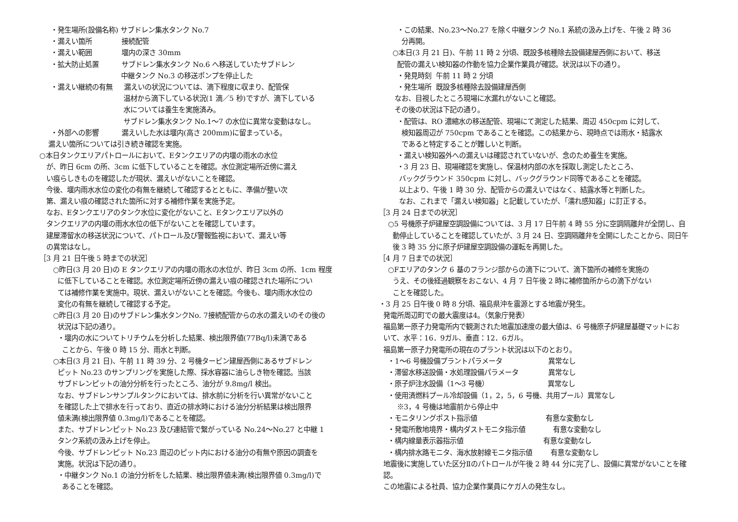・発生場所(設備名称) サブドレン集水タンク No.7
・漏えい箇所 接続配管
・漏えい範囲 堰内の深さ 30mm
・拡大防止処置 サブドレン集水タンク No.6 へ移送していたサブドレン
中継タンク No.3 の移送ポンプを停止した
・漏えい継続の有無 漏えいの状況については、滴下程度に収まり、配管保
温材から滴下している状況(1 滴／5 秒)ですが、滴下している
水については養生を実施済み。
サブドレン集水タンク No.1～7 の水位に異常な変動はなし。
・外部への影響 漏えいした水は堰内(高さ 200mm)に留まっている。
漏えい箇所については引き続き確認を実施。
○本日タンクエリアパトロールにおいて、Eタンクエリアの内堰の雨水の水位
が、昨日 6cm の所、3cm に低下していることを確認。水位測定場所近傍に漏え
い痕らしきものを確認したが現状、漏えいがないことを確認。
今後、堰内雨水水位の変化の有無を継続して確認するとともに、準備が整い次
第、漏えい痕の確認された箇所に対する補修作業を実施予定。
なお、Eタンクエリアのタンク水位に変化がないこと、Eタンクエリア以外の
タンクエリアの内堰の雨水水位の低下がないことを確認しています。
建屋滞留水の移送状況について、パトロール及び警報監視において、漏えい等
の異常はなし。
［3 月 21 日午後 5 時までの状況］
○昨日(3 月 20 日)の E タンクエリアの内堰の雨水の水位が、昨日 3cm の所、1cm 程度
に低下していることを確認。水位測定場所近傍の漏えい痕の確認された場所につい
ては補修作業を実施中。現状、漏えいがないことを確認。今後も、堰内雨水水位の
変化の有無を継続して確認する予定。
○昨日(3 月 20 日)のサブドレン集水タンクNo. 7接続配管からの水の漏えいのその後の
状況は下記の通り。
・堰内の水についてトリチウムを分析した結果、検出限界値(77Bq/l)未満である
ことから、午後 0 時 15 分、雨水と判断。
○本日(3 月 21 日)、午前 11 時 39 分、2 号機タービン建屋西側にあるサブドレン
ピット No.23 のサンプリングを実施した際、採水容器に油らしき物を確認。当該
サブドレンピットの油分分析を行ったところ、油分が 9.8mg/l 検出。
なお、サブドレンサンプルタンクにおいては、排水前に分析を行い異常がないこと
を確認した上で排水を行っており、直近の排水時における油分分析結果は検出限界
値未満(検出限界値 0.3mg/l)であることを確認。
また、サブドレンピット No.23 及び連結管で繋がっている No.24～No.27 と中継 1
タンク系統の汲み上げを停止。
今後、サブドレンピット No.23 周辺のピット内における油分の有無や原因の調査を
実施。状況は下記の通り。
・中継タンク No.1 の油分分析をした結果、検出限界値未満(検出限界値 0.3mg/l)で
あることを確認。
・この結果、No.23～No.27 を除く中継タンク No.1 系統の汲み上げを、午後 2 時 36
分再開。
○本日(3 月 21 日)、午前 11 時 2 分頃、既設多核種除去設備建屋西側において、移送
配管の漏えい検知器の作動を協力企業作業員が確認。状況は以下の通り。
・発見時刻 午前 11 時 2 分頃
・発生場所 既設多核種除去設備建屋西側
なお、目視したところ現場に水漏れがないこと確認。
その後の状況は下記の通り。
・配管は、RO 濃縮水の移送配管、現場にて測定した結果、周辺 450cpm に対して、
検知器周辺が 750cpm であることを確認。この結果から、現時点では雨水・結露水
であると特定することが難しいと判断。
・漏えい検知器外への漏えいは確認されていないが、念のため養生を実施。
・3 月 23 日、現場確認を実施し、保温材内部の水を採取し測定したところ、
バックグラウンド 350cpm に対し、バックグラウンド同等であることを確認。
以上より、午後 1 時 30 分、配管からの漏えいではなく、結露水等と判断した。
なお、これまで「漏えい検知器」と記載していたが、「濡れ感知器」に訂正する。
［3 月 24 日までの状況］
○5 号機原子炉建屋空調設備については、3 月 17 日午前 4 時 55 分に空調隔離弁が全閉し、自
動停止していることを確認していたが、3 月 24 日、空調隔離弁を全開にしたことから、同日午
後 3 時 35 分に原子炉建屋空調設備の運転を再開した。
［4 月 7 日までの状況］
○Fエリアのタンク 6 基のフランジ部からの滴下について、滴下箇所の補修を実施の
うえ、その後経過観察をおこない、4 月 7 日午後 2 時に補修箇所からの滴下がない
ことを確認した。
・3 月 25 日午後 0 時 8 分頃、福島県沖を震源とする地震が発生。
発電所周辺町での最大震度は4。（気象庁発表）
福島第一原子力発電所内で観測された地震加速度の最大値は、6 号機原子炉建屋基礎マットにお
いて、水平：16．9ガル、垂直：12．6ガル。
福島第一原子力発電所の現在のプラント状況は以下のとおり。
・1～6 号機設備プラントパラメータ 異常なし
・滞留水移送設備・水処理設備パラメータ 異常なし
・原子炉注水設備（1～3 号機） 異常なし
・使用済燃料プール冷却設備（1，2，5，6 号機、共用プール）異常なし
※3，4 号機は地震前から停止中
・モニタリングポスト指示値 有意な変動なし
・発電所敷地境界・構内ダストモニタ指示値 有意な変動なし
・構内線量表示器指示値 有意な変動なし
・構内排水路モニタ、海水放射線モニタ指示値 有意な変動なし
地震後に実施していた区分Ⅱのパトロールが午後 2 時 44 分に完了し、設備に異常がないことを確
認。
この地震による社員、協力企業作業員にケガ人の発生なし。